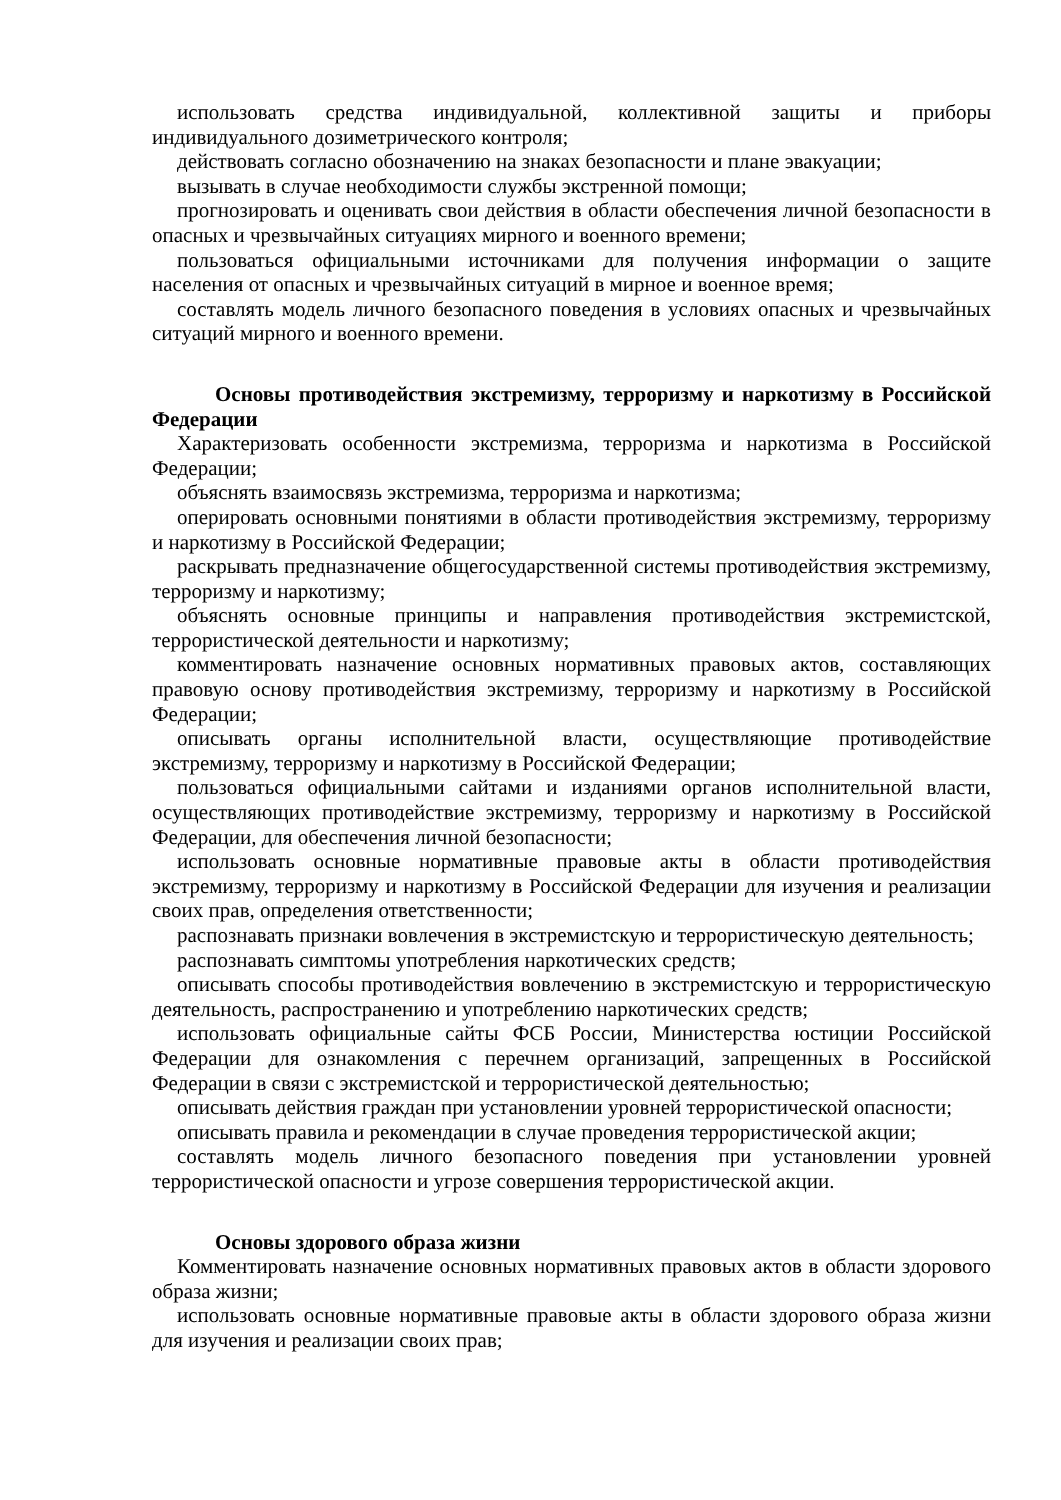использовать средства индивидуальной, коллективной защиты и приборы индивидуального дозиметрического контроля;
действовать согласно обозначению на знаках безопасности и плане эвакуации;
вызывать в случае необходимости службы экстренной помощи;
прогнозировать и оценивать свои действия в области обеспечения личной безопасности в опасных и чрезвычайных ситуациях мирного и военного времени;
пользоваться официальными источниками для получения информации о защите населения от опасных и чрезвычайных ситуаций в мирное и военное время;
составлять модель личного безопасного поведения в условиях опасных и чрезвычайных ситуаций мирного и военного времени.
Основы противодействия экстремизму, терроризму и наркотизму в Российской Федерации
Характеризовать особенности экстремизма, терроризма и наркотизма в Российской Федерации;
объяснять взаимосвязь экстремизма, терроризма и наркотизма;
оперировать основными понятиями в области противодействия экстремизму, терроризму и наркотизму в Российской Федерации;
раскрывать предназначение общегосударственной системы противодействия экстремизму, терроризму и наркотизму;
объяснять основные принципы и направления противодействия экстремистской, террористической деятельности и наркотизму;
комментировать назначение основных нормативных правовых актов, составляющих правовую основу противодействия экстремизму, терроризму и наркотизму в Российской Федерации;
описывать органы исполнительной власти, осуществляющие противодействие экстремизму, терроризму и наркотизму в Российской Федерации;
пользоваться официальными сайтами и изданиями органов исполнительной власти, осуществляющих противодействие экстремизму, терроризму и наркотизму в Российской Федерации, для обеспечения личной безопасности;
использовать основные нормативные правовые акты в области противодействия экстремизму, терроризму и наркотизму в Российской Федерации для изучения и реализации своих прав, определения ответственности;
распознавать признаки вовлечения в экстремистскую и террористическую деятельность;
распознавать симптомы употребления наркотических средств;
описывать способы противодействия вовлечению в экстремистскую и террористическую деятельность, распространению и употреблению наркотических средств;
использовать официальные сайты ФСБ России, Министерства юстиции Российской Федерации для ознакомления с перечнем организаций, запрещенных в Российской Федерации в связи с экстремистской и террористической деятельностью;
описывать действия граждан при установлении уровней террористической опасности;
описывать правила и рекомендации в случае проведения террористической акции;
составлять модель личного безопасного поведения при установлении уровней террористической опасности и угрозе совершения террористической акции.
Основы здорового образа жизни
Комментировать назначение основных нормативных правовых актов в области здорового образа жизни;
использовать основные нормативные правовые акты в области здорового образа жизни для изучения и реализации своих прав;